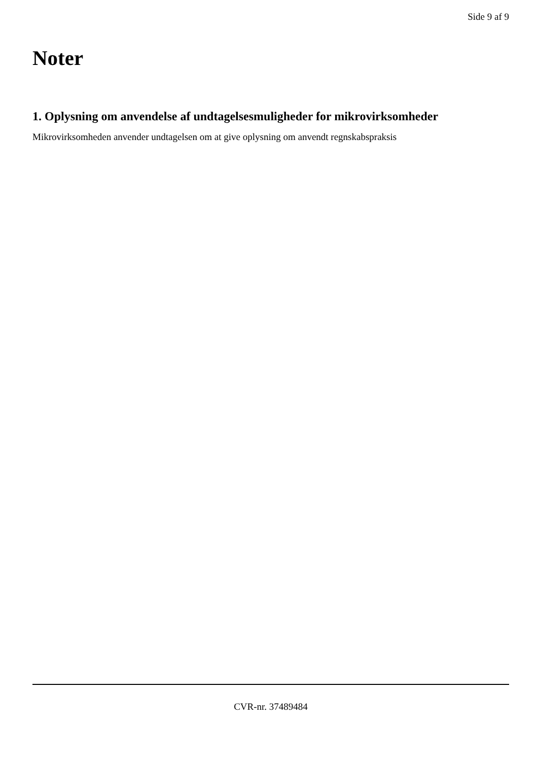Side 9 af 9
Noter
1. Oplysning om anvendelse af undtagelsesmuligheder for mikrovirksomheder
Mikrovirksomheden anvender undtagelsen om at give oplysning om anvendt regnskabspraksis
CVR-nr. 37489484